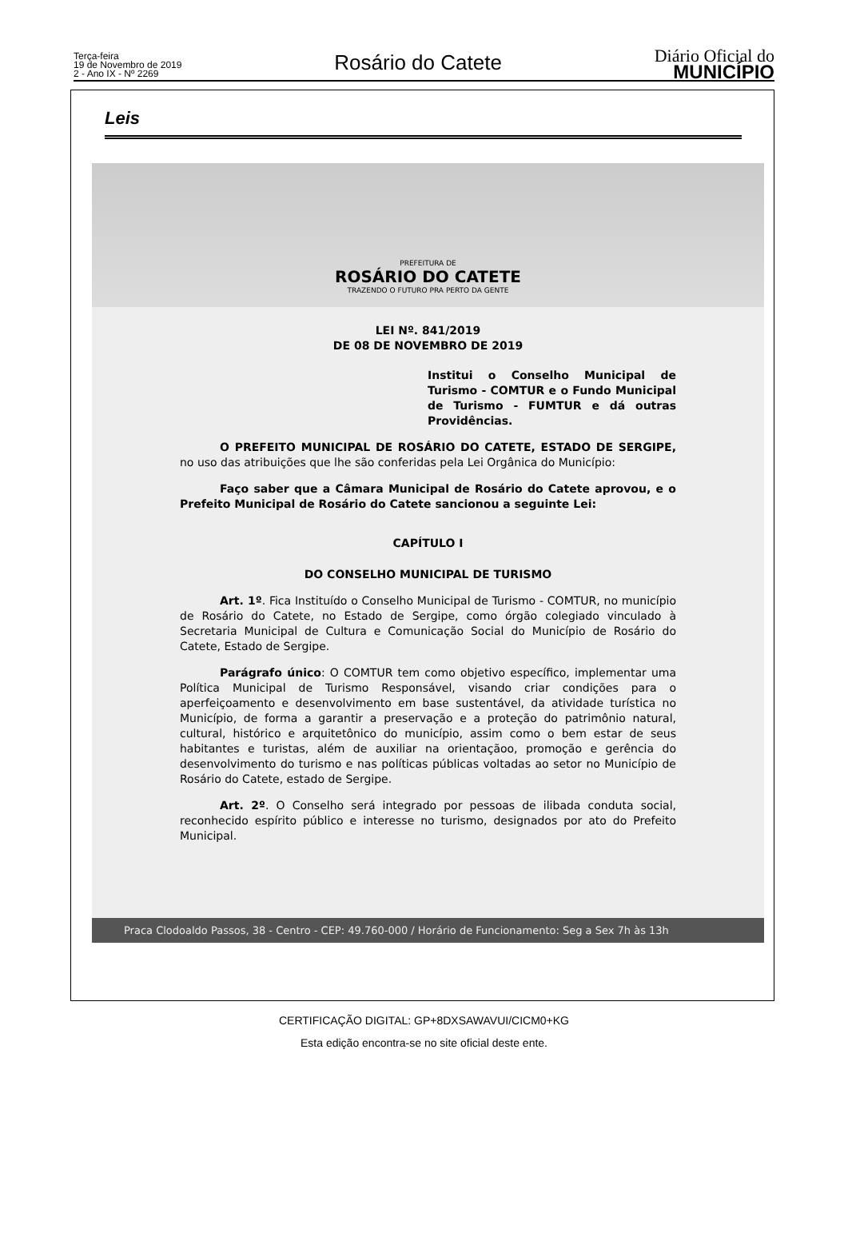Terça-feira
19 de Novembro de 2019
2 - Ano IX - Nº 2269
Rosário do Catete
Diário Oficial do
MUNICÍPIO
Leis
PREFEITURA DE
ROSÁRIO DO CATETE
TRAZENDO O FUTURO PRA PERTO DA GENTE
LEI Nº. 841/2019
DE 08 DE NOVEMBRO DE 2019
Institui o Conselho Municipal de Turismo - COMTUR e o Fundo Municipal de Turismo - FUMTUR e dá outras Providências.
O PREFEITO MUNICIPAL DE ROSÁRIO DO CATETE, ESTADO DE SERGIPE, no uso das atribuições que lhe são conferidas pela Lei Orgânica do Município:
Faço saber que a Câmara Municipal de Rosário do Catete aprovou, e o Prefeito Municipal de Rosário do Catete sancionou a seguinte Lei:
CAPÍTULO I
DO CONSELHO MUNICIPAL DE TURISMO
Art. 1º. Fica Instituído o Conselho Municipal de Turismo - COMTUR, no município de Rosário do Catete, no Estado de Sergipe, como órgão colegiado vinculado à Secretaria Municipal de Cultura e Comunicação Social do Município de Rosário do Catete, Estado de Sergipe.
Parágrafo único: O COMTUR tem como objetivo específico, implementar uma Política Municipal de Turismo Responsável, visando criar condições para o aperfeiçoamento e desenvolvimento em base sustentável, da atividade turística no Município, de forma a garantir a preservação e a proteção do patrimônio natural, cultural, histórico e arquitetônico do município, assim como o bem estar de seus habitantes e turistas, além de auxiliar na orientaçãoo, promoção e gerência do desenvolvimento do turismo e nas políticas públicas voltadas ao setor no Município de Rosário do Catete, estado de Sergipe.
Art. 2º. O Conselho será integrado por pessoas de ilibada conduta social, reconhecido espírito público e interesse no turismo, designados por ato do Prefeito Municipal.
Praca Clodoaldo Passos, 38 - Centro - CEP: 49.760-000 / Horário de Funcionamento: Seg a Sex 7h às 13h
CERTIFICAÇÃO DIGITAL: GP+8DXSAWAVUI/CICM0+KG
Esta edição encontra-se no site oficial deste ente.